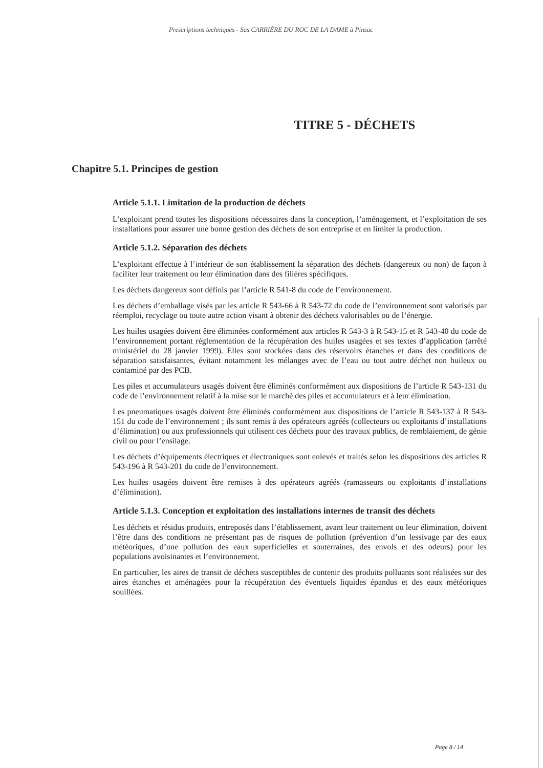Prescriptions techniques - Sas CARRIÈRE DU ROC DE LA DAME à Pinsac
TITRE 5 - DÉCHETS
Chapitre 5.1. Principes de gestion
Article 5.1.1. Limitation de la production de déchets
L’exploitant prend toutes les dispositions nécessaires dans la conception, l’aménagement, et l’exploitation de ses installations pour assurer une bonne gestion des déchets de son entreprise et en limiter la production.
Article 5.1.2. Séparation des déchets
L’exploitant effectue à l’intérieur de son établissement la séparation des déchets (dangereux ou non) de façon à faciliter leur traitement ou leur élimination dans des filières spécifiques.
Les déchets dangereux sont définis par l’article R 541-8 du code de l’environnement.
Les déchets d’emballage visés par les article R 543-66 à R 543-72 du code de l’environnement sont valorisés par réemploi, recyclage ou toute autre action visant à obtenir des déchets valorisables ou de l’énergie.
Les huiles usagées doivent être éliminées conformément aux articles R 543-3 à R 543-15 et R 543-40 du code de l’environnement portant réglementation de la récupération des huiles usagées et ses textes d’application (arrêté ministériel du 28 janvier 1999). Elles sont stockées dans des réservoirs étanches et dans des conditions de séparation satisfaisantes, évitant notamment les mélanges avec de l’eau ou tout autre déchet non huileux ou contaminé par des PCB.
Les piles et accumulateurs usagés doivent être éliminés conformément aux dispositions de l’article R 543-131 du code de l’environnement relatif à la mise sur le marché des piles et accumulateurs et à leur élimination.
Les pneumatiques usagés doivent être éliminés conformément aux dispositions de l’article R 543-137 à R 543-151 du code de l’environnement ; ils sont remis à des opérateurs agréés (collecteurs ou exploitants d’installations d’élimination) ou aux professionnels qui utilisent ces déchets pour des travaux publics, de remblaiement, de génie civil ou pour l’ensilage.
Les déchets d’équipements électriques et électroniques sont enlevés et traités selon les dispositions des articles R 543-196 à R 543-201 du code de l’environnement.
Les huiles usagées doivent être remises à des opérateurs agréés (ramasseurs ou exploitants d’installations d’élimination).
Article 5.1.3. Conception et exploitation des installations internes de transit des déchets
Les déchets et résidus produits, entreposés dans l’établissement, avant leur traitement ou leur élimination, doivent l’être dans des conditions ne présentant pas de risques de pollution (prévention d’un lessivage par des eaux météoriques, d’une pollution des eaux superficielles et souterraines, des envols et des odeurs) pour les populations avoisinantes et l’environnement.
En particulier, les aires de transit de déchets susceptibles de contenir des produits polluants sont réalisées sur des aires étanches et aménagées pour la récupération des éventuels liquides épandus et des eaux météoriques souillées.
Page 8 / 14